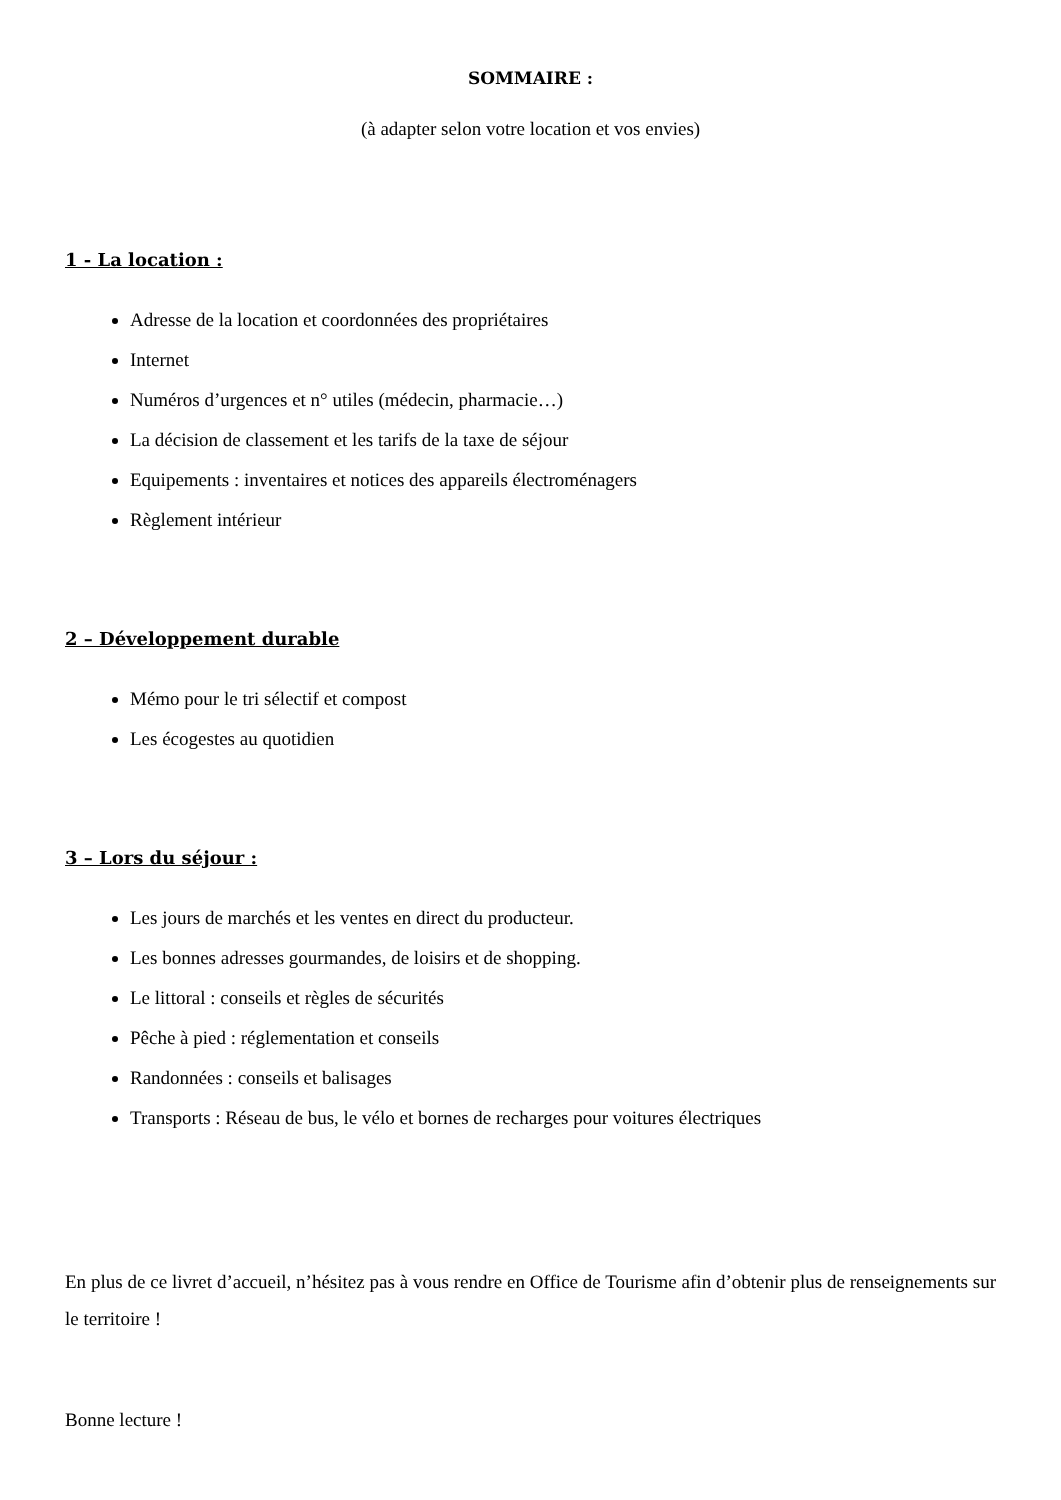SOMMAIRE :
(à adapter selon votre location et vos envies)
1 - La location :
Adresse de la location et coordonnées des propriétaires
Internet
Numéros d’urgences et n° utiles (médecin, pharmacie…)
La décision de classement et les tarifs de la taxe de séjour
Equipements : inventaires et notices des appareils électroménagers
Règlement intérieur
2 – Développement durable
Mémo pour le tri sélectif et compost
Les écogestes au quotidien
3 – Lors du séjour :
Les jours de marchés et les ventes en direct du producteur.
Les bonnes adresses gourmandes, de loisirs et de shopping.
Le littoral : conseils et règles de sécurités
Pêche à pied : réglementation et conseils
Randonnées : conseils et balisages
Transports : Réseau de bus, le vélo et bornes de recharges pour voitures électriques
En plus de ce livret d’accueil, n’hésitez pas à vous rendre en Office de Tourisme afin d’obtenir plus de renseignements sur le territoire !
Bonne lecture !